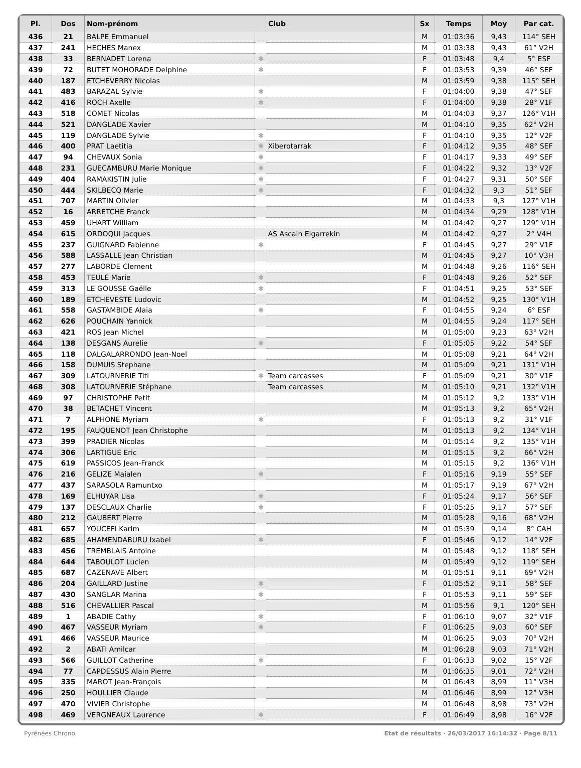| Pl. | Dos | Nom-prénom | | Club | Sx | Temps | Moy | Par cat. |
| --- | --- | --- | --- | --- | --- | --- | --- | --- |
| 436 | 21 | BALPE Emmanuel | | | M | 01:03:36 | 9,43 | 114° SEH |
| 437 | 241 | HECHES Manex | | | M | 01:03:38 | 9,43 | 61° V2H |
| 438 | 33 | BERNADET Lorena | ✱ | | F | 01:03:48 | 9,4 | 5° ESF |
| 439 | 72 | BUTET MOHORADE Delphine | ✱ | | F | 01:03:53 | 9,39 | 46° SEF |
| 440 | 187 | ETCHEVERRY Nicolas | | | M | 01:03:59 | 9,38 | 115° SEH |
| 441 | 483 | BARAZAL Sylvie | ✱ | | F | 01:04:00 | 9,38 | 47° SEF |
| 442 | 416 | ROCH Axelle | ✱ | | F | 01:04:00 | 9,38 | 28° V1F |
| 443 | 518 | COMET Nicolas | | | M | 01:04:03 | 9,37 | 126° V1H |
| 444 | 521 | DANGLADE Xavier | | | M | 01:04:10 | 9,35 | 62° V2H |
| 445 | 119 | DANGLADE Sylvie | ✱ | | F | 01:04:10 | 9,35 | 12° V2F |
| 446 | 400 | PRAT Laetitia | ✱ | Xiberotarrak | F | 01:04:12 | 9,35 | 48° SEF |
| 447 | 94 | CHEVAUX Sonia | ✱ | | F | 01:04:17 | 9,33 | 49° SEF |
| 448 | 231 | GUECAMBURU Marie Monique | ✱ | | F | 01:04:22 | 9,32 | 13° V2F |
| 449 | 404 | RAMAKISTIN Julie | ✱ | | F | 01:04:27 | 9,31 | 50° SEF |
| 450 | 444 | SKILBECQ Marie | ✱ | | F | 01:04:32 | 9,3 | 51° SEF |
| 451 | 707 | MARTIN Olivier | | | M | 01:04:33 | 9,3 | 127° V1H |
| 452 | 16 | ARRETCHE Franck | | | M | 01:04:34 | 9,29 | 128° V1H |
| 453 | 459 | UHART William | | | M | 01:04:42 | 9,27 | 129° V1H |
| 454 | 615 | ORDOQUI Jacques | | AS Ascain Elgarrekin | M | 01:04:42 | 9,27 | 2° V4H |
| 455 | 237 | GUIGNARD Fabienne | ✱ | | F | 01:04:45 | 9,27 | 29° V1F |
| 456 | 588 | LASSALLE Jean Christian | | | M | 01:04:45 | 9,27 | 10° V3H |
| 457 | 277 | LABORDE Clement | | | M | 01:04:48 | 9,26 | 116° SEH |
| 458 | 453 | TEULÉ Marie | ✱ | | F | 01:04:48 | 9,26 | 52° SEF |
| 459 | 313 | LE GOUSSE Gaëlle | ✱ | | F | 01:04:51 | 9,25 | 53° SEF |
| 460 | 189 | ETCHEVESTE Ludovic | | | M | 01:04:52 | 9,25 | 130° V1H |
| 461 | 558 | GASTAMBIDE Alaia | ✱ | | F | 01:04:55 | 9,24 | 6° ESF |
| 462 | 626 | POUCHAIN Yannick | | | M | 01:04:55 | 9,24 | 117° SEH |
| 463 | 421 | ROS Jean Michel | | | M | 01:05:00 | 9,23 | 63° V2H |
| 464 | 138 | DESGANS Aurelie | ✱ | | F | 01:05:05 | 9,22 | 54° SEF |
| 465 | 118 | DALGALARRONDO Jean-Noel | | | M | 01:05:08 | 9,21 | 64° V2H |
| 466 | 158 | DUMUIS Stephane | | | M | 01:05:09 | 9,21 | 131° V1H |
| 467 | 309 | LATOURNERIE Titi | ✱ | Team carcasses | F | 01:05:09 | 9,21 | 30° V1F |
| 468 | 308 | LATOURNERIE Stéphane | | Team carcasses | M | 01:05:10 | 9,21 | 132° V1H |
| 469 | 97 | CHRISTOPHE Petit | | | M | 01:05:12 | 9,2 | 133° V1H |
| 470 | 38 | BETACHET Vincent | | | M | 01:05:13 | 9,2 | 65° V2H |
| 471 | 7 | ALPHONE Myriam | ✱ | | F | 01:05:13 | 9,2 | 31° V1F |
| 472 | 195 | FAUQUENOT Jean Christophe | | | M | 01:05:13 | 9,2 | 134° V1H |
| 473 | 399 | PRADIER Nicolas | | | M | 01:05:14 | 9,2 | 135° V1H |
| 474 | 306 | LARTIGUE Eric | | | M | 01:05:15 | 9,2 | 66° V2H |
| 475 | 619 | PASSICOS Jean-Franck | | | M | 01:05:15 | 9,2 | 136° V1H |
| 476 | 216 | GELIZE Maialen | ✱ | | F | 01:05:16 | 9,19 | 55° SEF |
| 477 | 437 | SARASOLA Ramuntxo | | | M | 01:05:17 | 9,19 | 67° V2H |
| 478 | 169 | ELHUYAR Lisa | ✱ | | F | 01:05:24 | 9,17 | 56° SEF |
| 479 | 137 | DESCLAUX Charlie | ✱ | | F | 01:05:25 | 9,17 | 57° SEF |
| 480 | 212 | GAUBERT Pierre | | | M | 01:05:28 | 9,16 | 68° V2H |
| 481 | 657 | YOUCEFI Karim | | | M | 01:05:39 | 9,14 | 8° CAH |
| 482 | 685 | AHAMENDABURU Ixabel | ✱ | | F | 01:05:46 | 9,12 | 14° V2F |
| 483 | 456 | TREMBLAIS Antoine | | | M | 01:05:48 | 9,12 | 118° SEH |
| 484 | 644 | TABOULOT Lucien | | | M | 01:05:49 | 9,12 | 119° SEH |
| 485 | 687 | CAZENAVE Albert | | | M | 01:05:51 | 9,11 | 69° V2H |
| 486 | 204 | GAILLARD Justine | ✱ | | F | 01:05:52 | 9,11 | 58° SEF |
| 487 | 430 | SANGLAR Marina | ✱ | | F | 01:05:53 | 9,11 | 59° SEF |
| 488 | 516 | CHEVALLIER Pascal | | | M | 01:05:56 | 9,1 | 120° SEH |
| 489 | 1 | ABADIE Cathy | ✱ | | F | 01:06:10 | 9,07 | 32° V1F |
| 490 | 467 | VASSEUR Myriam | ✱ | | F | 01:06:25 | 9,03 | 60° SEF |
| 491 | 466 | VASSEUR Maurice | | | M | 01:06:25 | 9,03 | 70° V2H |
| 492 | 2 | ABATI Amilcar | | | M | 01:06:28 | 9,03 | 71° V2H |
| 493 | 566 | GUILLOT Catherine | ✱ | | F | 01:06:33 | 9,02 | 15° V2F |
| 494 | 77 | CAPDESSUS Alain Pierre | | | M | 01:06:35 | 9,01 | 72° V2H |
| 495 | 335 | MAROT Jean-François | | | M | 01:06:43 | 8,99 | 11° V3H |
| 496 | 250 | HOULLIER Claude | | | M | 01:06:46 | 8,99 | 12° V3H |
| 497 | 470 | VIVIER Christophe | | | M | 01:06:48 | 8,98 | 73° V2H |
| 498 | 469 | VERGNEAUX Laurence | ✱ | | F | 01:06:49 | 8,98 | 16° V2F |
Pyrénées Chrono Etat de résultats · 26/03/2017 16:14:32 · Page 8/11